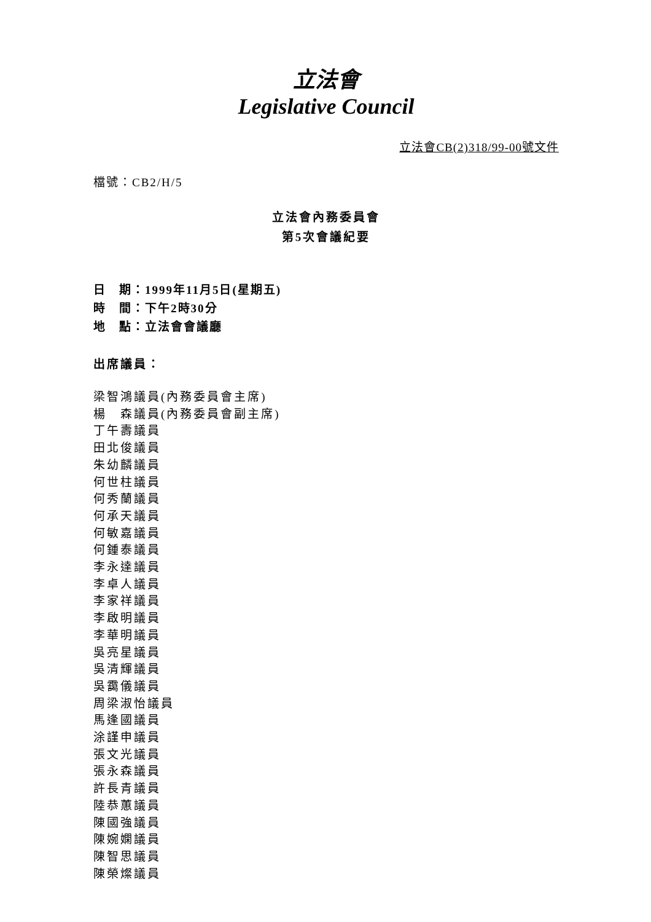立法會
Legislative Council
立法會CB(2)318/99-00號文件
檔號：CB2/H/5
立法會內務委員會
第5次會議紀要
日　期：1999年11月5日(星期五)
時　間：下午2時30分
地　點：立法會會議廳
出席議員：
梁智鴻議員(內務委員會主席)
楊　森議員(內務委員會副主席)
丁午壽議員
田北俊議員
朱幼麟議員
何世柱議員
何秀蘭議員
何承天議員
何敏嘉議員
何鍾泰議員
李永達議員
李卓人議員
李家祥議員
李啟明議員
李華明議員
吳亮星議員
吳清輝議員
吳靄儀議員
周梁淑怡議員
馬逢國議員
涂謹申議員
張文光議員
張永森議員
許長青議員
陸恭蕙議員
陳國強議員
陳婉嫻議員
陳智思議員
陳榮燦議員